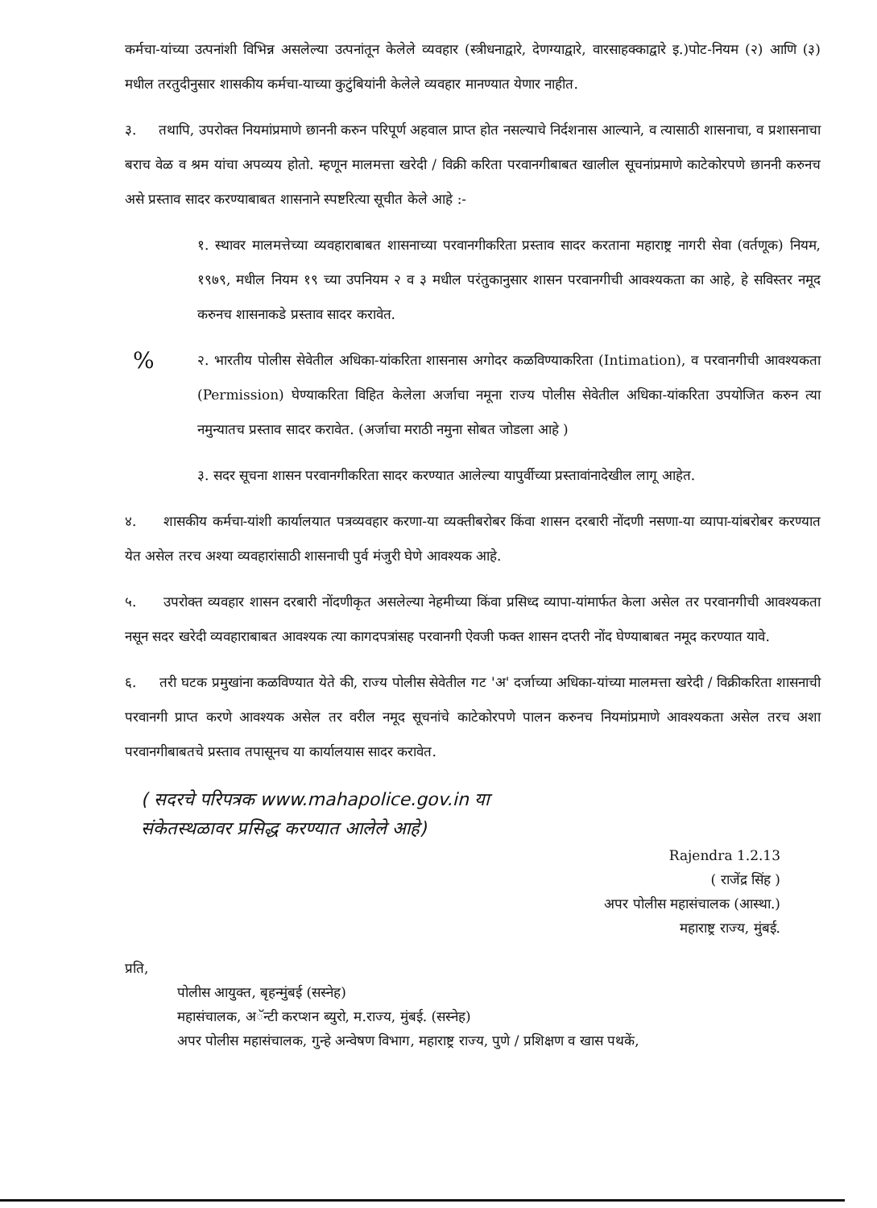कर्मचा-यांच्या उत्पनांशी विभिन्न असलेल्या उत्पनांतून केलेले व्यवहार (स्त्रीधनाद्वारे, देणग्याद्वारे, वारसाहक्काद्वारे इ.)पोट-नियम (२) आणि (३) मधील तरतुदीनुसार शासकीय कर्मचा-याच्या कुटुंबियांनी केलेले व्यवहार मानण्यात येणार नाहीत.
३. तथापि, उपरोक्त नियमांप्रमाणे छाननी करुन परिपूर्ण अहवाल प्राप्त होत नसल्याचे निर्दशनास आल्याने, व त्यासाठी शासनाचा, व प्रशासनाचा बराच वेळ व श्रम यांचा अपव्यय होतो. म्हणून मालमत्ता खरेदी / विक्री करिता परवानगीबाबत खालील सूचनांप्रमाणे काटेकोरपणे छाननी करुनच असे प्रस्ताव सादर करण्याबाबत शासनाने स्पष्टरित्या सूचीत केले आहे :-
१. स्थावर मालमत्तेच्या व्यवहाराबाबत शासनाच्या परवानगीकरिता प्रस्ताव सादर करताना महाराष्ट्र नागरी सेवा (वर्तणूक) नियम, १९७९, मधील नियम १९ च्या उपनियम २ व ३ मधील परंतुकानुसार शासन परवानगीची आवश्यकता का आहे, हे सविस्तर नमूद करुनच शासनाकडे प्रस्ताव सादर करावेत.
% २. भारतीय पोलीस सेवेतील अधिका-यांकरिता शासनास अगोदर कळविण्याकरिता (Intimation), व परवानगीची आवश्यकता (Permission) घेण्याकरिता विहित केलेला अर्जाचा नमूना राज्य पोलीस सेवेतील अधिका-यांकरिता उपयोजित करुन त्या नमुन्यातच प्रस्ताव सादर करावेत. (अर्जाचा मराठी नमुना सोबत जोडला आहे )
३. सदर सूचना शासन परवानगीकरिता सादर करण्यात आलेल्या यापुर्वीच्या प्रस्तावांनादेखील लागू आहेत.
४. शासकीय कर्मचा-यांशी कार्यालयात पत्रव्यवहार करणा-या व्यक्तीबरोबर किंवा शासन दरबारी नोंदणी नसणा-या व्यापा-यांबरोबर करण्यात येत असेल तरच अश्या व्यवहारांसाठी शासनाची पुर्व मंजुरी घेणे आवश्यक आहे.
५. उपरोक्त व्यवहार शासन दरबारी नोंदणीकृत असलेल्या नेहमीच्या किंवा प्रसिध्द व्यापा-यांमार्फत केला असेल तर परवानगीची आवश्यकता नसून सदर खरेदी व्यवहाराबाबत आवश्यक त्या कागदपत्रांसह परवानगी ऐवजी फक्त शासन दप्तरी नोंद घेण्याबाबत नमूद करण्यात यावे.
६. तरी घटक प्रमुखांना कळविण्यात येते की, राज्य पोलीस सेवेतील गट 'अ' दर्जाच्या अधिका-यांच्या मालमत्ता खरेदी / विक्रीकरिता शासनाची परवानगी प्राप्त करणे आवश्यक असेल तर वरील नमूद सूचनांचे काटेकोरपणे पालन करुनच नियमांप्रमाणे आवश्यकता असेल तरच अशा परवानगीबाबतचे प्रस्ताव तपासूनच या कार्यालयास सादर करावेत.
( सदरचे परिपत्रक www.mahapolice.gov.in या संकेतस्थळावर प्रसिद्ध करण्यात आलेले आहे)
Rajendra 1.2.13
( राजेंद्र सिंह )
अपर पोलीस महासंचालक (आस्था.)
महाराष्ट्र राज्य, मुंबई.
प्रति,
पोलीस आयुक्त, बृहन्मुंबई (सस्नेह)
महासंचालक, अॅन्टी करप्शन ब्युरो, म.राज्य, मुंबई. (सस्नेह)
अपर पोलीस महासंचालक, गुन्हे अन्वेषण विभाग, महाराष्ट्र राज्य, पुणे / प्रशिक्षण व खास पथकें,